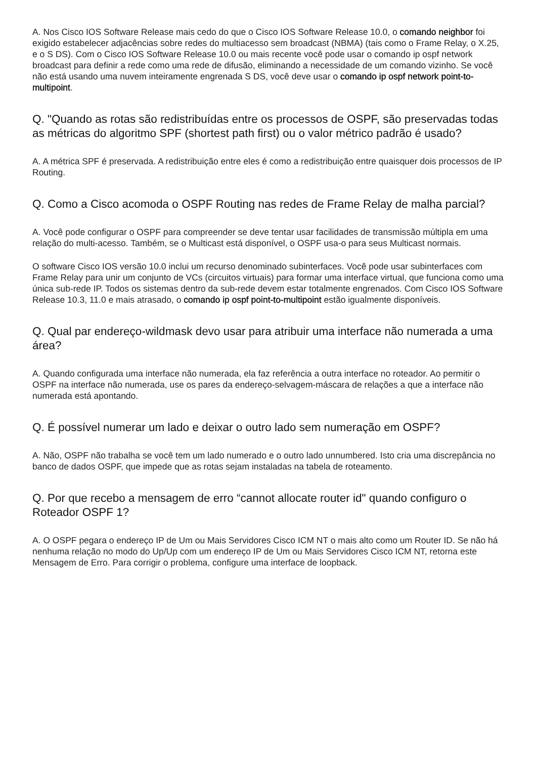A. Nos Cisco IOS Software Release mais cedo do que o Cisco IOS Software Release 10.0, o comando neighbor foi exigido estabelecer adjacências sobre redes do multiacesso sem broadcast (NBMA) (tais como o Frame Relay, o X.25, e o S DS). Com o Cisco IOS Software Release 10.0 ou mais recente você pode usar o comando ip ospf network broadcast para definir a rede como uma rede de difusão, eliminando a necessidade de um comando vizinho. Se você não está usando uma nuvem inteiramente engrenada S DS, você deve usar o comando ip ospf network point-to-multipoint.
Q. "Quando as rotas são redistribuídas entre os processos de OSPF, são preservadas todas as métricas do algoritmo SPF (shortest path first) ou o valor métrico padrão é usado?
A. A métrica SPF é preservada. A redistribuição entre eles é como a redistribuição entre quaisquer dois processos de IP Routing.
Q. Como a Cisco acomoda o OSPF Routing nas redes de Frame Relay de malha parcial?
A. Você pode configurar o OSPF para compreender se deve tentar usar facilidades de transmissão múltipla em uma relação do multi-acesso. Também, se o Multicast está disponível, o OSPF usa-o para seus Multicast normais.
O software Cisco IOS versão 10.0 inclui um recurso denominado subinterfaces. Você pode usar subinterfaces com Frame Relay para unir um conjunto de VCs (circuitos virtuais) para formar uma interface virtual, que funciona como uma única sub-rede IP. Todos os sistemas dentro da sub-rede devem estar totalmente engrenados. Com Cisco IOS Software Release 10.3, 11.0 e mais atrasado, o comando ip ospf point-to-multipoint estão igualmente disponíveis.
Q. Qual par endereço-wildmask devo usar para atribuir uma interface não numerada a uma área?
A. Quando configurada uma interface não numerada, ela faz referência a outra interface no roteador. Ao permitir o OSPF na interface não numerada, use os pares da endereço-selvagem-máscara de relações a que a interface não numerada está apontando.
Q. É possível numerar um lado e deixar o outro lado sem numeração em OSPF?
A. Não, OSPF não trabalha se você tem um lado numerado e o outro lado unnumbered. Isto cria uma discrepância no banco de dados OSPF, que impede que as rotas sejam instaladas na tabela de roteamento.
Q. Por que recebo a mensagem de erro “cannot allocate router id" quando configuro o Roteador OSPF 1?
A. O OSPF pegara o endereço IP de Um ou Mais Servidores Cisco ICM NT o mais alto como um Router ID. Se não há nenhuma relação no modo do Up/Up com um endereço IP de Um ou Mais Servidores Cisco ICM NT, retorna este Mensagem de Erro. Para corrigir o problema, configure uma interface de loopback.